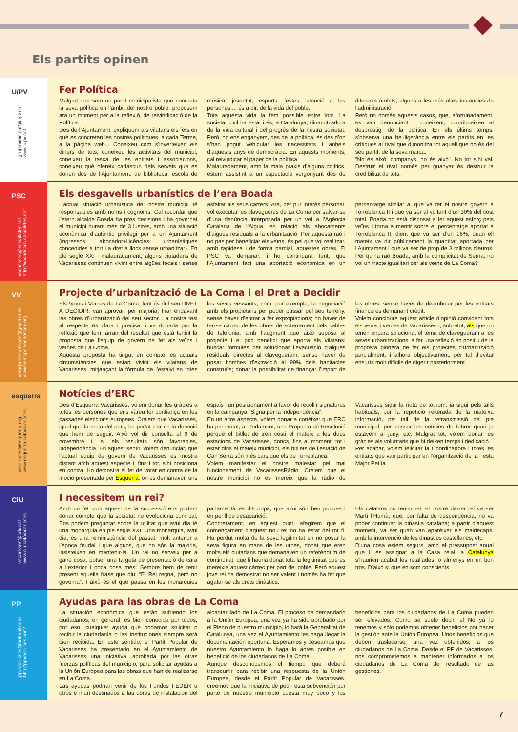Els partits opinen
U/PV
grupmunicipal@uipv.cat
www.uipv.cat
Fer Política
Malgrat que som un partit municipalista que concreta la seva política en l’àmbit del nostre poble, proposem ara un moment per a la reflexió, de reivindicació de la Política.
Des de l’Ajuntament, expliquem als vilatans els fets en què es concreten les nostres polítiques: a cada Terme, a la pàgina web... Coneixeu com s’inverteixen els diners de tots, coneixeu les activitats del municipi, coneixeu la tasca de les entitats i associacions, coneixeu què ofereix cadascun dels serveis que es donen des de l’Ajuntament: de biblioteca, escola de música, joventut, esports, festes, atenció a les persones..., és a dir, de la vida del poble.
Tota aquesta vida la fem possible entre tots. La societat civil ha estat i és, a Catalunya, dinamitzadora de la vida cultural i del progrés de la nostra societat. Però, no ens enganyem, des de la política, és des d’on s’han pogut vehicular les necessitats i anhels d’aquests anys de democràcia. En aquests moments, cal reivindicar el paper de la política.
Malauradament, amb la mala praxis d’alguns polítics, estem assistint a un espectacle vergonyant des de diferents àmbits, alguns a les més altes instàncies de l’administració.
Però no només aquests casos, que, afortunadament, es van denunciant i coneixent, contribueixen al desprestigi de la política. En els últims temps, s’observa una bel·ligerància entre els partits en les crítiques al rival que dimonitza tot aquell que no és del seu partit, de la seva marca.
“No és això, companys, no és això”. No tot s’hi val. Destruir el rival només per guanyar és destruir la credibilitat de tots.
PSC
vacarisses@socialistes.cat
http://vacarisses.socialistes.cat
Els desgavells urbanístics de l’era Boada
L’actual situació urbanística del nostre municipi té responsables amb noms i cognoms. Cal recordar que l’etern alcalde Boada ha pres decisions i ha governat el municipi durant més de 3 lustres, amb una situació econòmica d’autèntic privilegi per a un Ajuntament (ingressos abocador+llicències urbanístiques concedides a tort i a dret a llocs sense urbanitzar). En ple segle XXI i malauradament, alguns ciutadans de Vacarisses continuen vivint entre aigües fecals i sense asfaltat als seus carrers. Ara, per pur interès personal, vol executar les clavegueres de La Coma per salvar-se d’una denúncia interposada per un veí a l’Agència Catalana de l’Aigua, en relació als abocaments d’aigües residuals a la urbanització. Per aquesta raó i no pas per beneficiar els veïns, és pel que vol realitzar, amb rapidesa i de forma parcial, aquestes obres. El PSC va demanar, i ho continuarà fent, que l’Ajuntament faci una aportació econòmica en un percentatge similar al que va fer el nostre govern a Torreblanca II i que va ser al voltant d’un 30% del cost total. Boada no està disposat a fer aquest esforç pels veïns i torna a mentir sobre el percentatge aportat a Torreblanca II, dient que va ser d’un 16%, quan ell mateix va dir públicament la quantitat aportada per l’Ajuntament i que va ser de prop de 3 milions d’euros. Per quina raó Boada, amb la complicitat de Serna, no vol un tracte igualitari per als veïns de La Coma?
VV
veinspervacarisses@gmail.com
www.veinspervacarisses.org
Projecte d’urbanització de La Coma i el Dret a Decidir
Els Veïns i Veïnes de La Coma, fent ús del seu DRET A DECIDIR, van aprovar, per majoria, tirar endavant les obres d’urbanització del seu sector. La nostra tesi al respecte és clara i precisa, i ve donada per la reflexió que fem, arran del resultat que està tenint la proposta que l’equip de govern ha fet als veïns i veïnes de La Coma.
Aquesta proposta ha tingut en compte les actuals circumstàncies que estan vivint els vilatans de Vacarisses, mitjançant la fórmula de l’estalvi en totes les seves vessants, com, per exemple, la negociació amb els propietaris per poder passar pel seu terreny, sense haver d’entrar a fer expropiacions; no haver de fer-se càrrec de les obres de soterrament dels cables de telefonia, amb l’augment que això suposa al projecte i el poc benefici que aporta als vilatans; buscar fórmules per solucionar l’evacuació d’aigües residuals directes al clavegueram, sense haver de posar bombes d’extracció al 99% dels habitacles construïts; donar la possibilitat de finançar l’import de les obres, sense haver de deambular per les entitats financeres demanant crèdit.
Volem concloure aquest article d’opinió convidant tots els veïns i veïnes de Vacarisses i, sobretot, als que no tenen encara solucionat el tema de clavegueram a les seves urbanitzacions, a fer una reflexió en positiu de la proposta pionera de fer els projectes d’urbanització parcialment, i alhora objectivament, per tal d’evitar ensurts molt difícils de digerir posteriorment.
esquerra
vacarisses@esquerra.org
www.esquerra.cat/vacarisses
Notícies d’ERC
Des d’Esquerra Vacarisses, volem donar les gràcies a totes les persones que ens vàreu fer confiança en les passades eleccions europees. Creiem que Vacarisses, igual que la resta del país, ha parlat clar en la direcció que hem de seguir. Això vol dir consulta el 9 de novembre i, si els resultats són favorables, independència. En aquest sentit, volem denunciar, que l’actual equip de govern de Vacarisses es mostra distant amb aquest aspecte i, fins i tot, s’hi posiciona en contra. Ho demostra el fet de votar en contra de la moció presentada per Esquerra, on es demanaven uns espais i un posicionament a favor de recollir signatures en la campanya “Signa per la independència”.
En un altre aspecte, volem donar a conèixer que ERC ha presentat, al Parlament, una Proposta de Resolució perquè el bitllet de tren costi el mateix a les dues estacions de Vacarisses, doncs, fins al moment, tot i estar dins el mateix municipi, els bitllets de l’estació de Can Serra són més cars que els de Torreblanca.
Volem manifestar el nostre malestar pel mal funcionament de VacarissesRàdio. Creiem que el nostre municipi no es mereix que la ràdio de Vacarisses sigui la riota de tothom, ja sigui pels talls habituals, per la repetició reiterada de la mateixa informació, pel tall de la retransmissió del ple municipal, per passar les notícies de febrer quan ja estàvem al juny, etc. Malgrat tot, volem donar les gràcies als voluntaris que hi deixen temps i dedicació.
Per acabar, volem felicitar la Coordinadora i totes les entitats que van participar en l’organització de la Festa Major Petita.
CiU
vacarisses@cdc.cat
www.ciu.cat/vacarisses
I necessitem un rei?
Amb un fet com aquest de la successió ens podem donar compte que la societat no evoluciona com cal. Ens podem preguntar sobre la utilitat que avui dia té una monarquia en ple segle XXI. Una monarquia, avui dia, és una reminiscència del passat, molt anterior a l’època feudal i que alguns, que no són la majoria, insisteixen en mantenir-la. Un rei no serveix per a gaire cosa, potser una targeta de presentació de cara a l’exterior i poca cosa més. Sempre hem de tenir present aquella frase que diu: “El Rei regna, però no governa”. I això és el que passa en les monarquies parlamentàries d’Europa, que avui són ben poques i en perill de desaparició.
Concretament, en aquest punt, afegirem que el començament d’aquest nou rei no ha estat del tot fi. Ha perdut molta de la seva legitimitat en no posar la seva figura en mans de les urnes, donat que eren molts els ciutadans que demanaven un referèndum de continuïtat, que li hauria donat tota la legitimitat que es mereixia aquest càrrec per part del poble. Però aquest jove rei ha demostrat no ser valent i només ha fet que agafar-se als drets dinàstics.
Els catalans no tenim rei, el nostre darrer rei va ser Martí l’Humà, que, per falta de descendència, no va poder continuar la dinastia catalana; a partir d’aquest moment, va ser quan van aparèixer els maldecaps, amb la intervenció de les dinasties castellanes, etc.
D’una cosa estem segurs, amb el pressupost anual que li és assignat a la Casa reial, a Catalunya s’haurien acabat les retallades, o almenys en un bon tros. D’això sí que en som conscients.
PP
ppvacarisses@hotmail.com
http://ppvacarises.com/
Ayudas para las obras de La Coma
La situación económica que están sufriendo los ciudadanos, en general, es bien conocida por todos; por eso, cualquier ayuda que podamos solicitar o recibir la ciudadanía o las instituciones siempre será bien recibida. En este sentido, el Partit Popular de Vacarisses ha presentado en el Ayuntamiento de Vacarisses una iniciativa, aprobada por las otras fuerzas políticas del municipio, para solicitar ayudas a la Unión Europea para las obras que han de realizarse en La Coma.
Las ayudas podrían venir de los Fondos FEDER u otros e irían destinados a las obras de instalación del alcantarillado de La Coma. El proceso de demandarlo a la Unión Europea, una vez ya ha sido aprobado por el Pleno de nuestro municipio, lo hará la Generalitat de Catalunya, una vez el Ayuntamiento les haga llegar la documentación oportuna. Esperamos y deseamos que nuestro Ayuntamiento lo haga lo antes posible en beneficio de los ciudadanos de La Coma.
Aunque desconocemos el tiempo que deberá transcurrir para recibir una respuesta de la Unión Europea, desde el Partit Popular de Vacarisses, creemos que la iniciativa de pedir esta subvención por parte de nuestro municipio cuesta muy poco y los beneficios para los ciudadanos de La Coma pueden ser elevados. Como se suele decir, el No ya lo tenemos y sólo podemos obtener beneficios por hacer la gestión ante la Unión Europea. Unos beneficios que deben trasladarse, una vez obtenidos, a los ciudadanos de La Coma. Desde el PP de Vacarisses, nos comprometemos a mantener informados a los ciudadanos de La Coma del resultado de las gestiones.
7